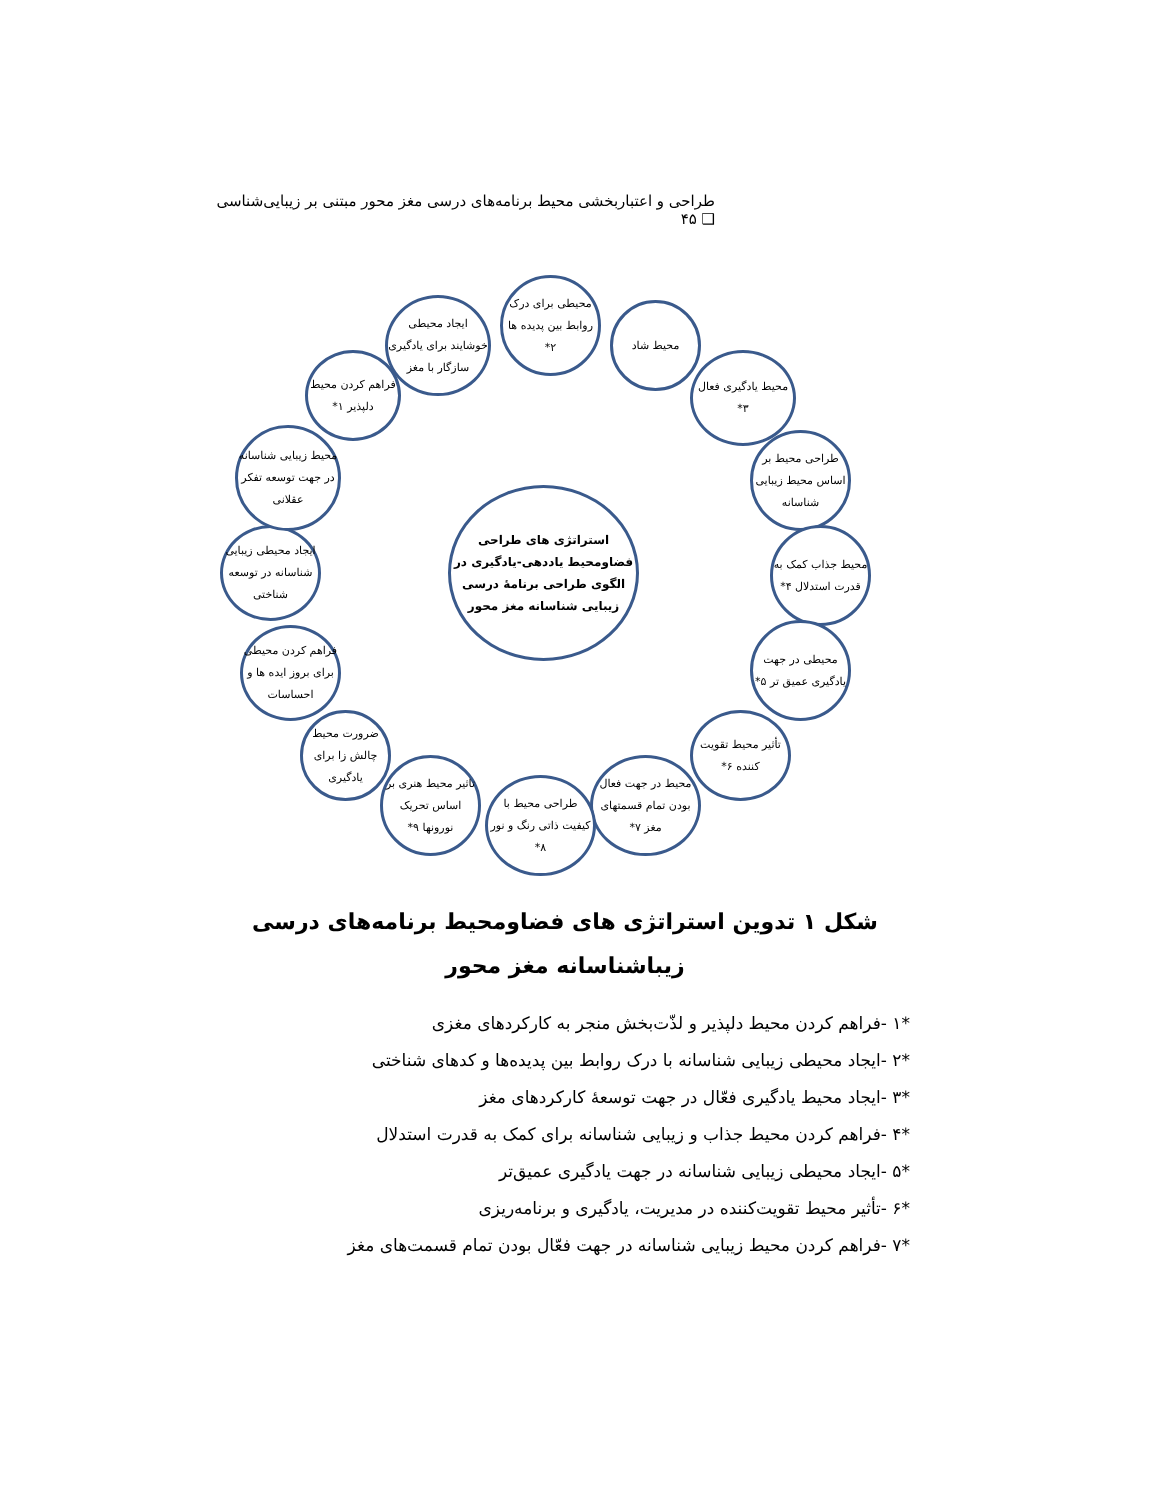طراحی و اعتباربخشی محیط برنامه‌های درسی مغز محور مبتنی بر زیبایی‌شناسی ❑ ۴۵
استراتژی های طراحی فضاومحیط یاددهی-یادگیری در الگوی طراحی برنامهٔ درسی زیبایی شناسانه مغز محور
محیطی برای درک روابط بین پدیده ها ۲*
محیط شاد
محیط یادگیری فعال ۳*
طراحی محیط بر اساس محیط زیبایی شناسانه
محیط جذاب کمک به قدرت استدلال ۴*
محیطی در جهت یادگیری عمیق تر ۵*
تأثیر محیط تقویت کننده ۶*
محیط در جهت فعال بودن تمام قسمتهای مغز ۷*
طراحی محیط با کیفیت ذاتی رنگ و نور ۸*
تاثیر محیط هنری بر اساس تحریک نورونها ۹*
ضرورت محیط چالش زا برای یادگیری
فراهم کردن محیطی برای بروز ایده ها و احساسات
ایجاد محیطی زیبایی شناسانه در توسعه شناختی
محیط زیبایی شناسانه در جهت توسعه تفکر عقلانی
فراهم کردن محیط دلپذیر ۱*
ایجاد محیطی خوشایند برای یادگیری سازگار با مغز
شکل ۱ تدوین استراتژی های فضاومحیط برنامه‌های درسی زیباشناسانه مغز محور
*۱ -فراهم کردن محیط دلپذیر و لذّت‌بخش منجر به کارکردهای مغزی
*۲ -ایجاد محیطی زیبایی شناسانه با درک روابط بین پدیده‌ها و کدهای شناختی
*۳ -ایجاد محیط یادگیری فعّال در جهت توسعهٔ کارکردهای مغز
*۴ -فراهم کردن محیط جذاب و زیبایی شناسانه برای کمک به قدرت استدلال
*۵ -ایجاد محیطی زیبایی شناسانه در جهت یادگیری عمیق‌تر
*۶ -تأثیر محیط تقویت‌کننده در مدیریت، یادگیری و برنامه‌ریزی
*۷ -فراهم کردن محیط زیبایی شناسانه در جهت فعّال بودن تمام قسمت‌های مغز